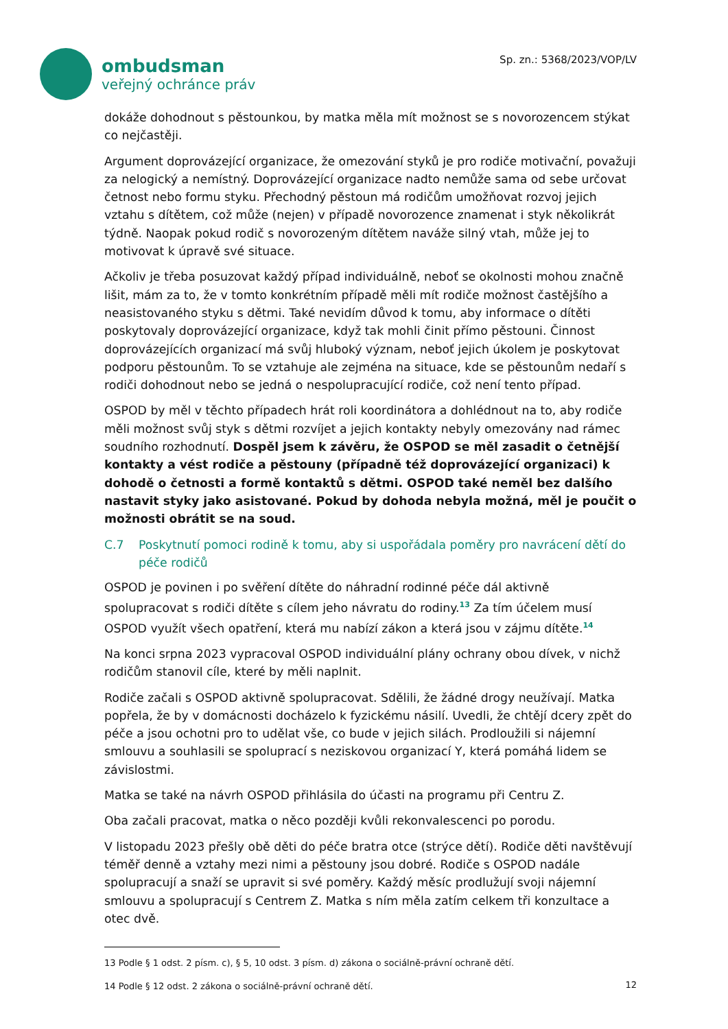ombudsman
veřejný ochránce práv
Sp. zn.: 5368/2023/VOP/LV
dokáže dohodnout s pěstounkou, by matka měla mít možnost se s novorozencem stýkat co nejčastěji.
Argument doprovázející organizace, že omezování styků je pro rodiče motivační, považuji za nelogický a nemístný. Doprovázející organizace nadto nemůže sama od sebe určovat četnost nebo formu styku. Přechodný pěstoun má rodičům umožňovat rozvoj jejich vztahu s dítětem, což může (nejen) v případě novorozence znamenat i styk několikrát týdně. Naopak pokud rodič s novorozeným dítětem naváže silný vtah, může jej to motivovat k úpravě své situace.
Ačkoliv je třeba posuzovat každý případ individuálně, neboť se okolnosti mohou značně lišit, mám za to, že v tomto konkrétním případě měli mít rodiče možnost častějšího a neasistovaného styku s dětmi. Také nevidím důvod k tomu, aby informace o dítěti poskytovaly doprovázející organizace, když tak mohli činit přímo pěstouni. Činnost doprovázejících organizací má svůj hluboký význam, neboť jejich úkolem je poskytovat podporu pěstounům. To se vztahuje ale zejména na situace, kde se pěstounům nedaří s rodiči dohodnout nebo se jedná o nespolupracující rodiče, což není tento případ.
OSPOD by měl v těchto případech hrát roli koordinátora a dohlédnout na to, aby rodiče měli možnost svůj styk s dětmi rozvíjet a jejich kontakty nebyly omezovány nad rámec soudního rozhodnutí. Dospěl jsem k závěru, že OSPOD se měl zasadit o četnější kontakty a vést rodiče a pěstouny (případně též doprovázející organizaci) k dohodě o četnosti a formě kontaktů s dětmi. OSPOD také neměl bez dalšího nastavit styky jako asistované. Pokud by dohoda nebyla možná, měl je poučit o možnosti obrátit se na soud.
C.7 Poskytnutí pomoci rodině k tomu, aby si uspořádala poměry pro navrácení dětí do péče rodičů
OSPOD je povinen i po svěření dítěte do náhradní rodinné péče dál aktivně spolupracovat s rodiči dítěte s cílem jeho návratu do rodiny.<sup>13</sup> Za tím účelem musí OSPOD využít všech opatření, která mu nabízí zákon a která jsou v zájmu dítěte.<sup>14</sup>
Na konci srpna 2023 vypracoval OSPOD individuální plány ochrany obou dívek, v nichž rodičům stanovil cíle, které by měli naplnit.
Rodiče začali s OSPOD aktivně spolupracovat. Sdělili, že žádné drogy neužívají. Matka popřela, že by v domácnosti docházelo k fyzickému násilí. Uvedli, že chtějí dcery zpět do péče a jsou ochotni pro to udělat vše, co bude v jejich silách. Prodloužili si nájemní smlouvu a souhlasili se spoluprací s neziskovou organizací Y, která pomáhá lidem se závislostmi.
Matka se také na návrh OSPOD přihlásila do účasti na programu při Centru Z.
Oba začali pracovat, matka o něco později kvůli rekonvalescenci po porodu.
V listopadu 2023 přešly obě děti do péče bratra otce (strýce dětí). Rodiče děti navštěvují téměř denně a vztahy mezi nimi a pěstouny jsou dobré. Rodiče s OSPOD nadále spolupracují a snaží se upravit si své poměry. Každý měsíc prodlužují svoji nájemní smlouvu a spolupracují s Centrem Z. Matka s ním měla zatím celkem tři konzultace a otec dvě.
13 Podle § 1 odst. 2 písm. c), § 5, 10 odst. 3 písm. d) zákona o sociálně-právní ochraně dětí.
14 Podle § 12 odst. 2 zákona o sociálně-právní ochraně dětí.
12